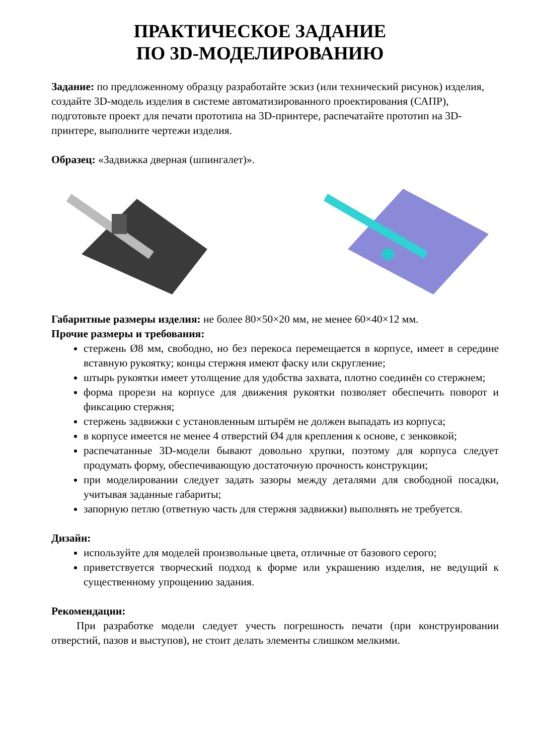ПРАКТИЧЕСКОЕ ЗАДАНИЕ
ПО 3D-МОДЕЛИРОВАНИЮ
Задание: по предложенному образцу разработайте эскиз (или технический рисунок) изделия, создайте 3D-модель изделия в системе автоматизированного проектирования (САПР), подготовьте проект для печати прототипа на 3D-принтере, распечатайте прототип на 3D-принтере, выполните чертежи изделия.
Образец: «Задвижка дверная (шпингалет)».
Габаритные размеры изделия: не более 80×50×20 мм, не менее 60×40×12 мм.
Прочие размеры и требования:
стержень Ø8 мм, свободно, но без перекоса перемещается в корпусе, имеет в середине вставную рукоятку; концы стержня имеют фаску или скругление;
штырь рукоятки имеет утолщение для удобства захвата, плотно соединён со стержнем;
форма прорези на корпусе для движения рукоятки позволяет обеспечить поворот и фиксацию стержня;
стержень задвижки с установленным штырём не должен выпадать из корпуса;
в корпусе имеется не менее 4 отверстий Ø4 для крепления к основе, с зенковкой;
распечатанные 3D-модели бывают довольно хрупки, поэтому для корпуса следует продумать форму, обеспечивающую достаточную прочность конструкции;
при моделировании следует задать зазоры между деталями для свободной посадки, учитывая заданные габариты;
запорную петлю (ответную часть для стержня задвижки) выполнять не требуется.
Дизайн:
используйте для моделей произвольные цвета, отличные от базового серого;
приветствуется творческий подход к форме или украшению изделия, не ведущий к существенному упрощению задания.
Рекомендации:
При разработке модели следует учесть погрешность печати (при конструировании отверстий, пазов и выступов), не стоит делать элементы слишком мелкими.